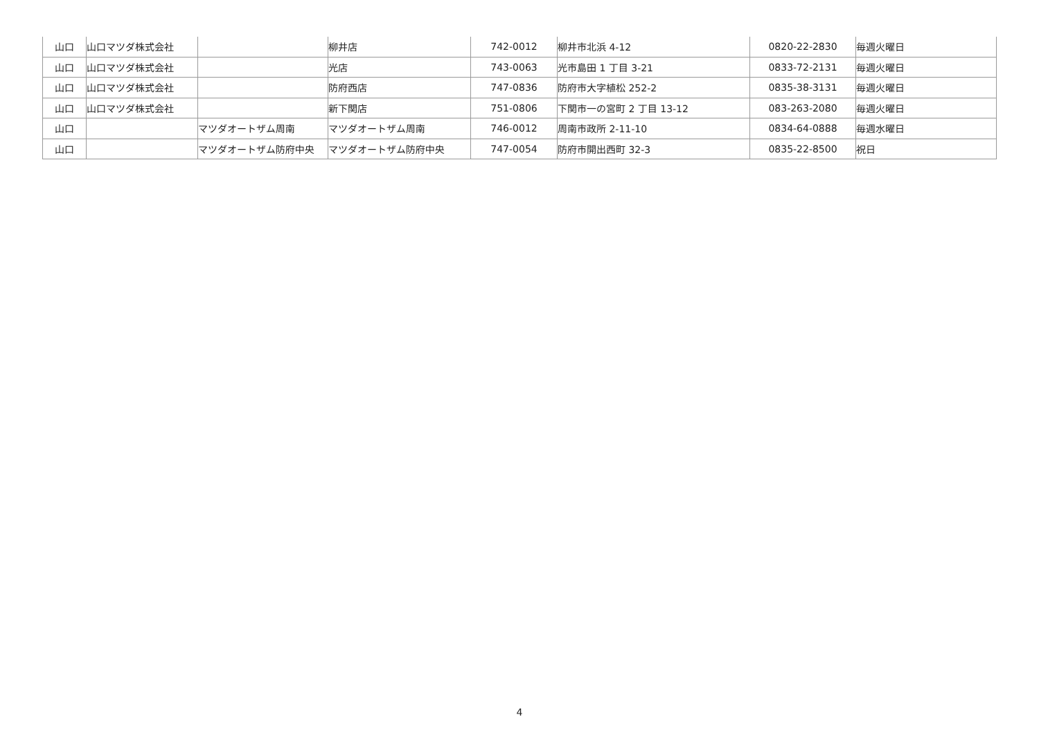| 山口 | 山口マツダ株式会社 | | 柳井店 | 742-0012 | 柳井市北浜 4-12 | 0820-22-2830 | 毎週火曜日 |
| 山口 | 山口マツダ株式会社 | | 光店 | 743-0063 | 光市島田 1 丁目 3-21 | 0833-72-2131 | 毎週火曜日 |
| 山口 | 山口マツダ株式会社 | | 防府西店 | 747-0836 | 防府市大字植松 252-2 | 0835-38-3131 | 毎週火曜日 |
| 山口 | 山口マツダ株式会社 | | 新下関店 | 751-0806 | 下関市一の宮町 2 丁目 13-12 | 083-263-2080 | 毎週火曜日 |
| 山口 | | マツダオートザム周南 | マツダオートザム周南 | 746-0012 | 周南市政所 2-11-10 | 0834-64-0888 | 毎週水曜日 |
| 山口 | | マツダオートザム防府中央 | マツダオートザム防府中央 | 747-0054 | 防府市開出西町 32-3 | 0835-22-8500 | 祝日 |
4